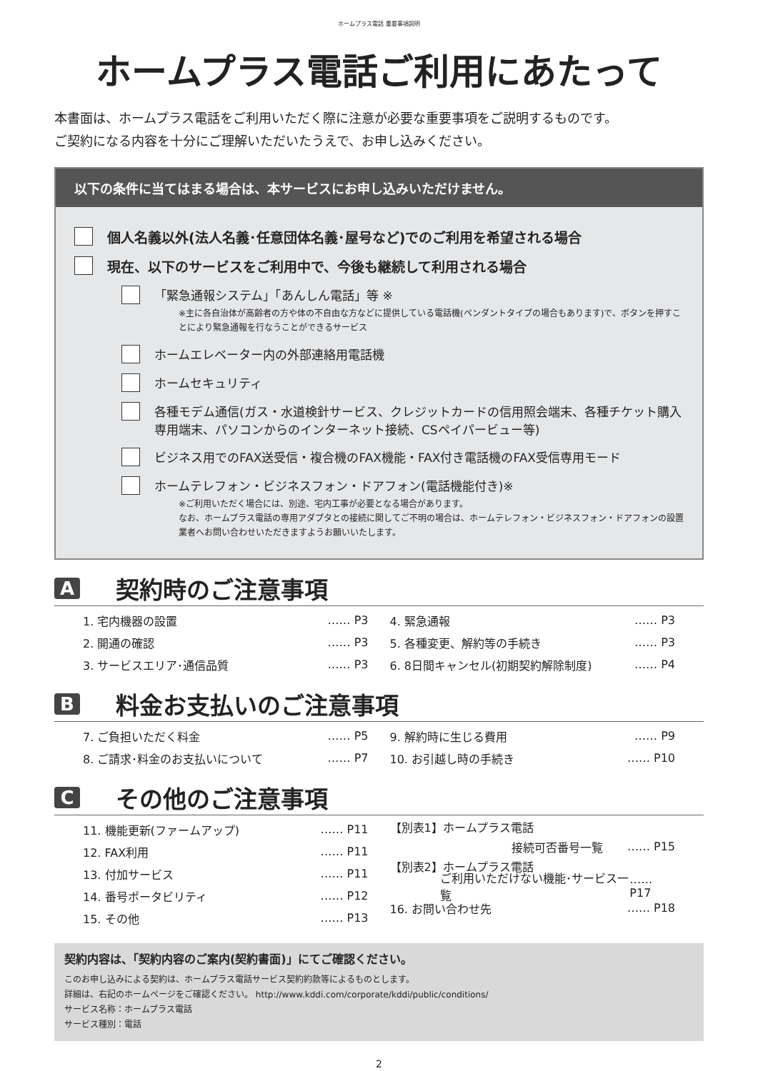ホームプラス電話 重要事項説明
ホームプラス電話ご利用にあたって
本書面は、ホームプラス電話をご利用いただく際に注意が必要な重要事項をご説明するものです。
ご契約になる内容を十分にご理解いただいたうえで、お申し込みください。
以下の条件に当てはまる場合は、本サービスにお申し込みいただけません。
個人名義以外(法人名義･任意団体名義･屋号など)でのご利用を希望される場合
現在、以下のサービスをご利用中で、今後も継続して利用される場合
「緊急通報システム」「あんしん電話」等 ※
※主に各自治体が高齢者の方や体の不自由な方などに提供している電話機(ペンダントタイプの場合もあります)で、ボタンを押すことにより緊急通報を行なうことができるサービス
ホームエレベーター内の外部連絡用電話機
ホームセキュリティ
各種モデム通信(ガス・水道検針サービス、クレジットカードの信用照会端末、各種チケット購入専用端末、パソコンからのインターネット接続、CSペイパービュー等)
ビジネス用でのFAX送受信・複合機のFAX機能・FAX付き電話機のFAX受信専用モード
ホームテレフォン・ビジネスフォン・ドアフォン(電話機能付き)※
※ご利用いただく場合には、別途、宅内工事が必要となる場合があります。
なお、ホームプラス電話の専用アダプタとの接続に関してご不明の場合は、ホームテレフォン・ビジネスフォン・ドアフォンの設置業者へお問い合わせいただきますようお願いいたします。
A
契約時のご注意事項
1. 宅内機器の設置 …… P3
2. 開通の確認 …… P3
3. サービスエリア･通信品質 …… P3
4. 緊急通報 …… P3
5. 各種変更、解約等の手続き …… P3
6. 8日間キャンセル(初期契約解除制度) …… P4
B
料金お支払いのご注意事項
7. ご負担いただく料金 …… P5
8. ご請求･料金のお支払いについて …… P7
9. 解約時に生じる費用 …… P9
10. お引越し時の手続き …… P10
C
その他のご注意事項
11. 機能更新(ファームアップ) …… P11
12. FAX利用 …… P11
13. 付加サービス …… P11
14. 番号ポータビリティ …… P12
15. その他 …… P13
【別表1】ホームプラス電話
接続可否番号一覧 …… P15
【別表2】ホームプラス電話
ご利用いただけない機能･サービス一覧 …… P17
16. お問い合わせ先 …… P18
契約内容は、「契約内容のご案内(契約書面)」にてご確認ください。
このお申し込みによる契約は、ホームプラス電話サービス契約約款等によるものとします。
詳細は、右記のホームページをご確認ください。 http://www.kddi.com/corporate/kddi/public/conditions/
サービス名称：ホームプラス電話
サービス種別：電話
2